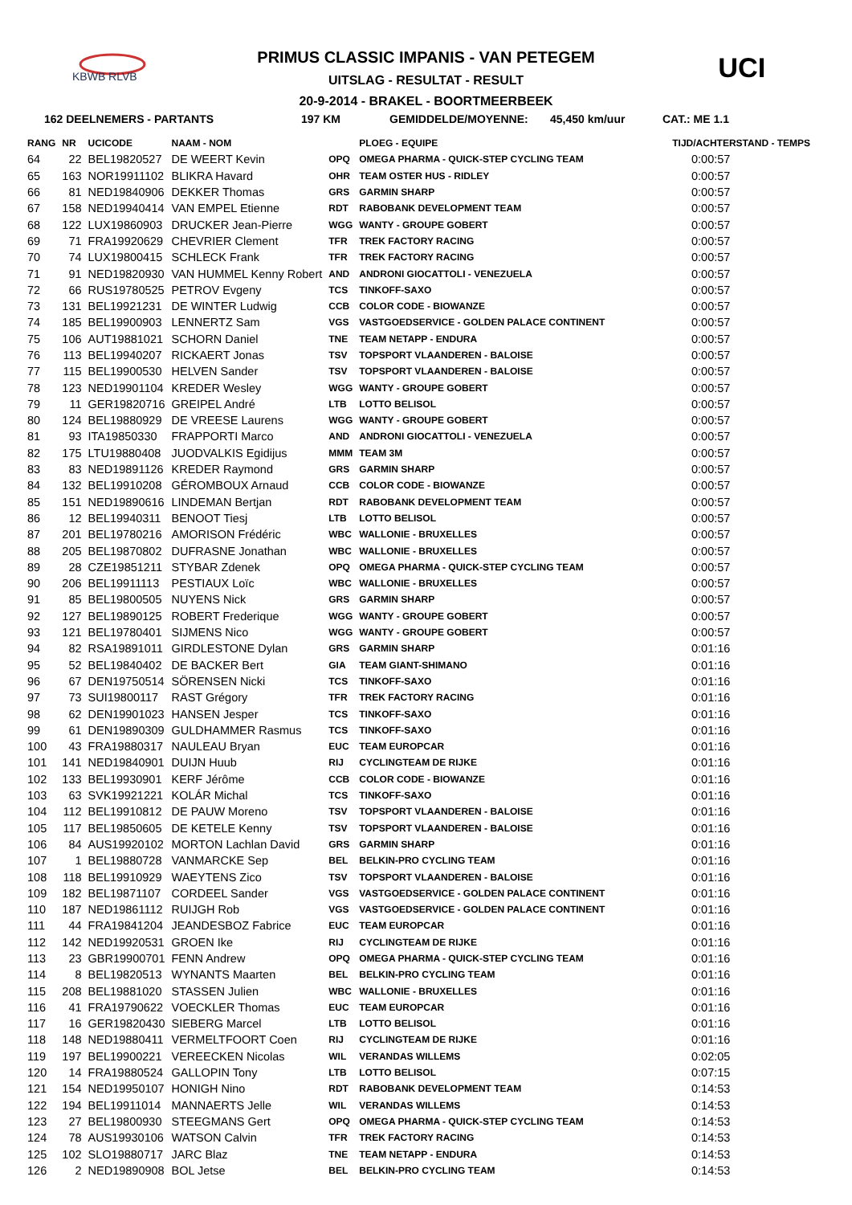KBWB RLVB
PRIMUS CLASSIC IMPANIS - VAN PETEGEM
UITSLAG - RESULTAT - RESULT
20-9-2014 - BRAKEL - BOORTMEERBEEK
UCI
162 DEELNEMERS - PARTANTS 197 KM GEMIDDELDE/MOYENNE: 45,450 km/uur CAT.: ME 1.1
| RANG | NR | UCICODE | NAAM - NOM | | PLOEG - EQUIPE | TIJD/ACHTERSTAND - TEMPS |
| --- | --- | --- | --- | --- | --- | --- |
| 64 | 22 | BEL19820527 | DE WEERT Kevin | OPQ | OMEGA PHARMA - QUICK-STEP CYCLING TEAM | 0:00:57 |
| 65 | 163 | NOR19911102 | BLIKRA Havard | OHR | TEAM OSTER HUS - RIDLEY | 0:00:57 |
| 66 | 81 | NED19840906 | DEKKER Thomas | GRS | GARMIN SHARP | 0:00:57 |
| 67 | 158 | NED19940414 | VAN EMPEL Etienne | RDT | RABOBANK DEVELOPMENT TEAM | 0:00:57 |
| 68 | 122 | LUX19860903 | DRUCKER Jean-Pierre | WGG | WANTY - GROUPE GOBERT | 0:00:57 |
| 69 | 71 | FRA19920629 | CHEVRIER Clement | TFR | TREK FACTORY RACING | 0:00:57 |
| 70 | 74 | LUX19800415 | SCHLECK Frank | TFR | TREK FACTORY RACING | 0:00:57 |
| 71 | 91 | NED19820930 | VAN HUMMEL Kenny Robert | AND | ANDRONI GIOCATTOLI - VENEZUELA | 0:00:57 |
| 72 | 66 | RUS19780525 | PETROV Evgeny | TCS | TINKOFF-SAXO | 0:00:57 |
| 73 | 131 | BEL19921231 | DE WINTER Ludwig | CCB | COLOR CODE - BIOWANZE | 0:00:57 |
| 74 | 185 | BEL19900903 | LENNERTZ Sam | VGS | VASTGOEDSERVICE - GOLDEN PALACE CONTINENT | 0:00:57 |
| 75 | 106 | AUT19881021 | SCHORN Daniel | TNE | TEAM NETAPP - ENDURA | 0:00:57 |
| 76 | 113 | BEL19940207 | RICKAERT Jonas | TSV | TOPSPORT VLAANDEREN - BALOISE | 0:00:57 |
| 77 | 115 | BEL19900530 | HELVEN Sander | TSV | TOPSPORT VLAANDEREN - BALOISE | 0:00:57 |
| 78 | 123 | NED19901104 | KREDER Wesley | WGG | WANTY - GROUPE GOBERT | 0:00:57 |
| 79 | 11 | GER19820716 | GREIPEL André | LTB | LOTTO BELISOL | 0:00:57 |
| 80 | 124 | BEL19880929 | DE VREESE Laurens | WGG | WANTY - GROUPE GOBERT | 0:00:57 |
| 81 | 93 | ITA19850330 | FRAPPORTI Marco | AND | ANDRONI GIOCATTOLI - VENEZUELA | 0:00:57 |
| 82 | 175 | LTU19880408 | JUODVALKIS Egidijus | MMM | TEAM 3M | 0:00:57 |
| 83 | 83 | NED19891126 | KREDER Raymond | GRS | GARMIN SHARP | 0:00:57 |
| 84 | 132 | BEL19910208 | GÉROMBOUX Arnaud | CCB | COLOR CODE - BIOWANZE | 0:00:57 |
| 85 | 151 | NED19890616 | LINDEMAN Bertjan | RDT | RABOBANK DEVELOPMENT TEAM | 0:00:57 |
| 86 | 12 | BEL19940311 | BENOOT Tiesj | LTB | LOTTO BELISOL | 0:00:57 |
| 87 | 201 | BEL19780216 | AMORISON Frédéric | WBC | WALLONIE - BRUXELLES | 0:00:57 |
| 88 | 205 | BEL19870802 | DUFRASNE Jonathan | WBC | WALLONIE - BRUXELLES | 0:00:57 |
| 89 | 28 | CZE19851211 | STYBAR Zdenek | OPQ | OMEGA PHARMA - QUICK-STEP CYCLING TEAM | 0:00:57 |
| 90 | 206 | BEL19911113 | PESTIAUX Loïc | WBC | WALLONIE - BRUXELLES | 0:00:57 |
| 91 | 85 | BEL19800505 | NUYENS Nick | GRS | GARMIN SHARP | 0:00:57 |
| 92 | 127 | BEL19890125 | ROBERT Frederique | WGG | WANTY - GROUPE GOBERT | 0:00:57 |
| 93 | 121 | BEL19780401 | SIJMENS Nico | WGG | WANTY - GROUPE GOBERT | 0:00:57 |
| 94 | 82 | RSA19891011 | GIRDLESTONE Dylan | GRS | GARMIN SHARP | 0:01:16 |
| 95 | 52 | BEL19840402 | DE BACKER Bert | GIA | TEAM GIANT-SHIMANO | 0:01:16 |
| 96 | 67 | DEN19750514 | SÖRENSEN Nicki | TCS | TINKOFF-SAXO | 0:01:16 |
| 97 | 73 | SUI19800117 | RAST Grégory | TFR | TREK FACTORY RACING | 0:01:16 |
| 98 | 62 | DEN19901023 | HANSEN Jesper | TCS | TINKOFF-SAXO | 0:01:16 |
| 99 | 61 | DEN19890309 | GULDHAMMER Rasmus | TCS | TINKOFF-SAXO | 0:01:16 |
| 100 | 43 | FRA19880317 | NAULEAU Bryan | EUC | TEAM EUROPCAR | 0:01:16 |
| 101 | 141 | NED19840901 | DUIJN Huub | RIJ | CYCLINGTEAM DE RIJKE | 0:01:16 |
| 102 | 133 | BEL19930901 | KERF Jérôme | CCB | COLOR CODE - BIOWANZE | 0:01:16 |
| 103 | 63 | SVK19921221 | KOLÁR Michal | TCS | TINKOFF-SAXO | 0:01:16 |
| 104 | 112 | BEL19910812 | DE PAUW Moreno | TSV | TOPSPORT VLAANDEREN - BALOISE | 0:01:16 |
| 105 | 117 | BEL19850605 | DE KETELE Kenny | TSV | TOPSPORT VLAANDEREN - BALOISE | 0:01:16 |
| 106 | 84 | AUS19920102 | MORTON Lachlan David | GRS | GARMIN SHARP | 0:01:16 |
| 107 | 1 | BEL19880728 | VANMARCKE Sep | BEL | BELKIN-PRO CYCLING TEAM | 0:01:16 |
| 108 | 118 | BEL19910929 | WAEYTENS Zico | TSV | TOPSPORT VLAANDEREN - BALOISE | 0:01:16 |
| 109 | 182 | BEL19871107 | CORDEEL Sander | VGS | VASTGOEDSERVICE - GOLDEN PALACE CONTINENT | 0:01:16 |
| 110 | 187 | NED19861112 | RUIJGH Rob | VGS | VASTGOEDSERVICE - GOLDEN PALACE CONTINENT | 0:01:16 |
| 111 | 44 | FRA19841204 | JEANDESBOZ Fabrice | EUC | TEAM EUROPCAR | 0:01:16 |
| 112 | 142 | NED19920531 | GROEN Ike | RIJ | CYCLINGTEAM DE RIJKE | 0:01:16 |
| 113 | 23 | GBR19900701 | FENN Andrew | OPQ | OMEGA PHARMA - QUICK-STEP CYCLING TEAM | 0:01:16 |
| 114 | 8 | BEL19820513 | WYNANTS Maarten | BEL | BELKIN-PRO CYCLING TEAM | 0:01:16 |
| 115 | 208 | BEL19881020 | STASSEN Julien | WBC | WALLONIE - BRUXELLES | 0:01:16 |
| 116 | 41 | FRA19790622 | VOECKLER Thomas | EUC | TEAM EUROPCAR | 0:01:16 |
| 117 | 16 | GER19820430 | SIEBERG Marcel | LTB | LOTTO BELISOL | 0:01:16 |
| 118 | 148 | NED19880411 | VERMELTFOORT Coen | RIJ | CYCLINGTEAM DE RIJKE | 0:01:16 |
| 119 | 197 | BEL19900221 | VEREECKEN Nicolas | WIL | VERANDAS WILLEMS | 0:02:05 |
| 120 | 14 | FRA19880524 | GALLOPIN Tony | LTB | LOTTO BELISOL | 0:07:15 |
| 121 | 154 | NED19950107 | HONIGH Nino | RDT | RABOBANK DEVELOPMENT TEAM | 0:14:53 |
| 122 | 194 | BEL19911014 | MANNAERTS Jelle | WIL | VERANDAS WILLEMS | 0:14:53 |
| 123 | 27 | BEL19800930 | STEEGMANS Gert | OPQ | OMEGA PHARMA - QUICK-STEP CYCLING TEAM | 0:14:53 |
| 124 | 78 | AUS19930106 | WATSON Calvin | TFR | TREK FACTORY RACING | 0:14:53 |
| 125 | 102 | SLO19880717 | JARC Blaz | TNE | TEAM NETAPP - ENDURA | 0:14:53 |
| 126 | 2 | NED19890908 | BOL Jetse | BEL | BELKIN-PRO CYCLING TEAM | 0:14:53 |